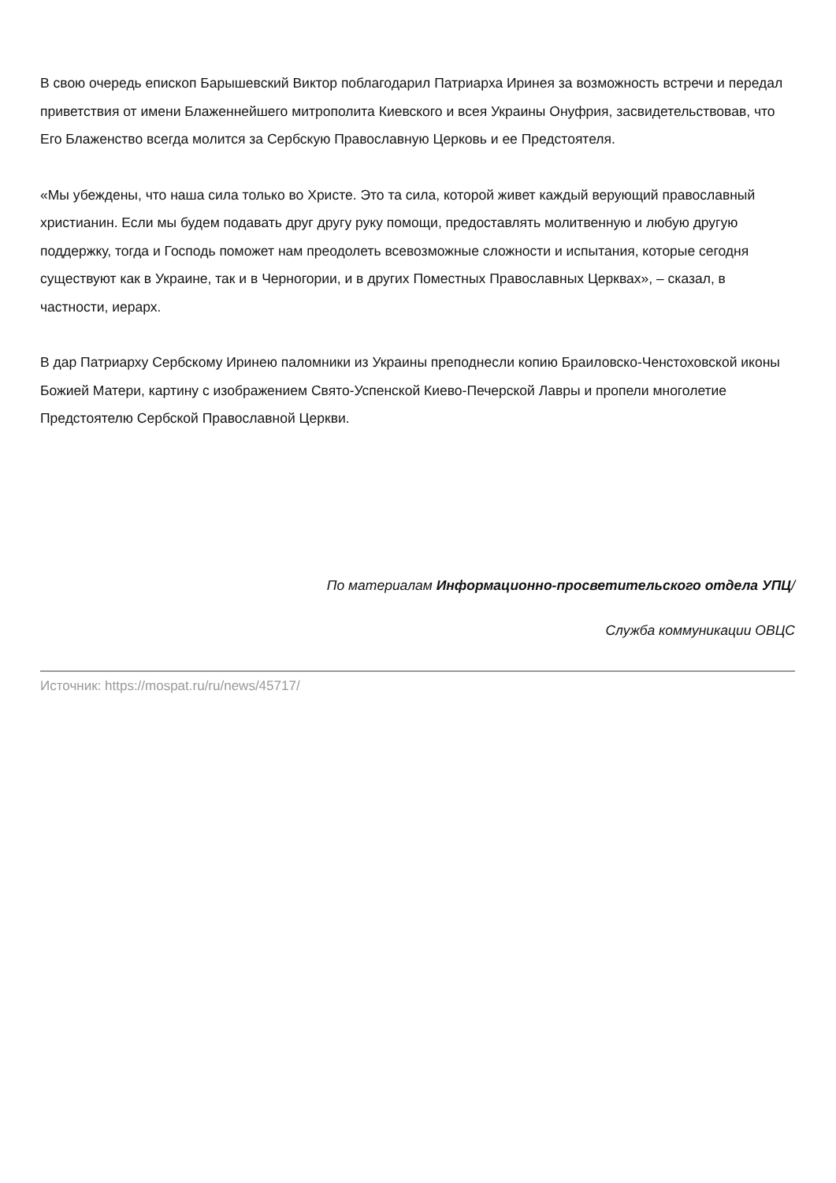В свою очередь епископ Барышевский Виктор поблагодарил Патриарха Иринея за возможность встречи и передал приветствия от имени Блаженнейшего митрополита Киевского и всея Украины Онуфрия, засвидетельствовав, что Его Блаженство всегда молится за Сербскую Православную Церковь и ее Предстоятеля.
«Мы убеждены, что наша сила только во Христе. Это та сила, которой живет каждый верующий православный христианин. Если мы будем подавать друг другу руку помощи, предоставлять молитвенную и любую другую поддержку, тогда и Господь поможет нам преодолеть всевозможные сложности и испытания, которые сегодня существуют как в Украине, так и в Черногории, и в других Поместных Православных Церквах», – сказал, в частности, иерарх.
В дар Патриарху Сербскому Иринею паломники из Украины преподнесли копию Браиловско-Ченстоховской иконы Божией Матери, картину с изображением Свято-Успенской Киево-Печерской Лавры и пропели многолетие Предстоятелю Сербской Православной Церкви.
По материалам Информационно-просветительского отдела УПЦ/
Служба коммуникации ОВЦС
Источник: https://mospat.ru/ru/news/45717/